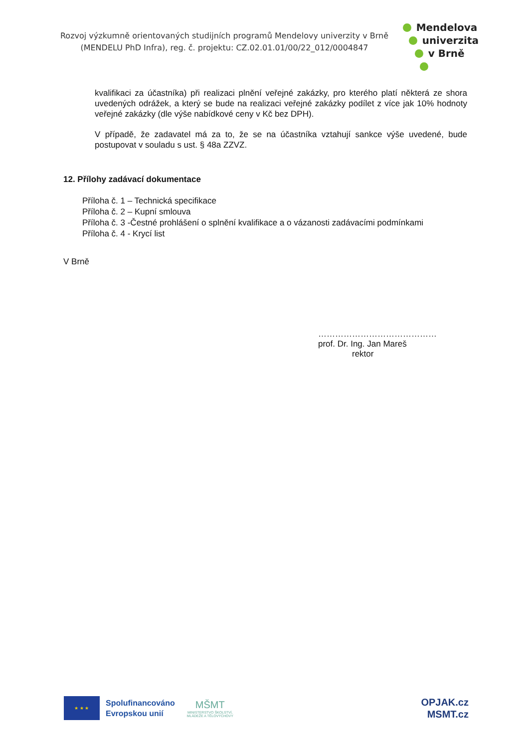Rozvoj výzkumně orientovaných studijních programů Mendelovy univerzity v Brně
(MENDELU PhD Infra), reg. č. projektu: CZ.02.01.01/00/22_012/0004847
Mendelova
univerzita
v Brně
kvalifikaci za účastníka) při realizaci plnění veřejné zakázky, pro kterého platí některá ze shora uvedených odrážek, a který se bude na realizaci veřejné zakázky podílet z více jak 10% hodnoty veřejné zakázky (dle výše nabídkové ceny v Kč bez DPH).
V případě, že zadavatel má za to, že se na účastníka vztahují sankce výše uvedené, bude postupovat v souladu s ust. § 48a ZZVZ.
12. Přílohy zadávací dokumentace
Příloha č. 1 – Technická specifikace
Příloha č. 2 – Kupní smlouva
Příloha č. 3 -Čestné prohlášení o splnění kvalifikace a o vázanosti zadávacími podmínkami
Příloha č. 4 - Krycí list
V Brně
……………………………………
prof. Dr. Ing. Jan Mareš
rektor
★ ★ ★
Spolufinancováno
Evropskou unií
MŠMT
MINISTERSTVO ŠKOLSTVÍ,
MLÁDEŽE A TĚLOVÝCHOVY
OPJAK.cz
MSMT.cz